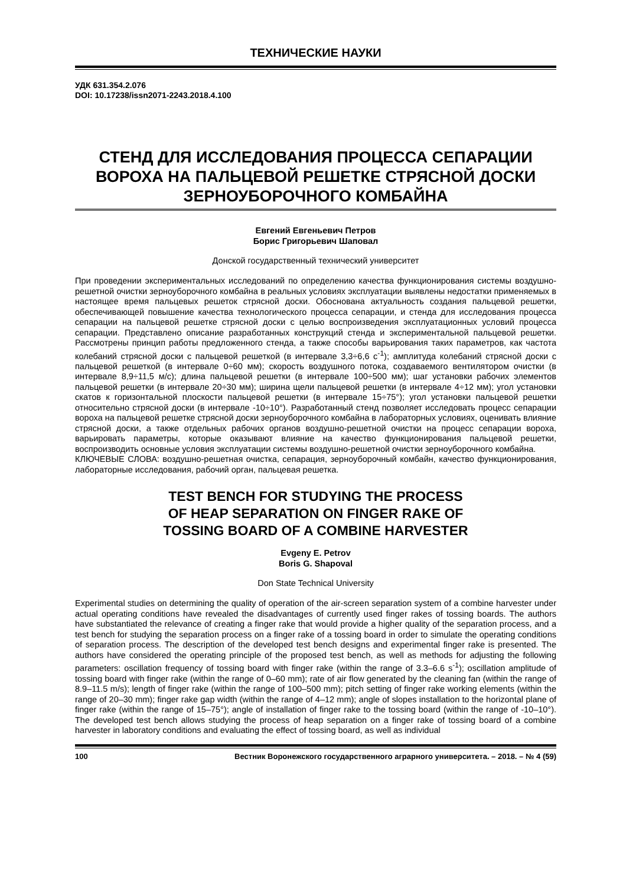ТЕХНИЧЕСКИЕ НАУКИ
УДК 631.354.2.076
DOI: 10.17238/issn2071-2243.2018.4.100
СТЕНД ДЛЯ ИССЛЕДОВАНИЯ ПРОЦЕССА СЕПАРАЦИИ ВОРОХА НА ПАЛЬЦЕВОЙ РЕШЕТКЕ СТРЯСНОЙ ДОСКИ ЗЕРНОУБОРОЧНОГО КОМБАЙНА
Евгений Евгеньевич Петров
Борис Григорьевич Шаповал
Донской государственный технический университет
При проведении экспериментальных исследований по определению качества функционирования системы воздушно-решетной очистки зерноуборочного комбайна в реальных условиях эксплуатации выявлены недостатки применяемых в настоящее время пальцевых решеток стрясной доски. Обоснована актуальность создания пальцевой решетки, обеспечивающей повышение качества технологического процесса сепарации, и стенда для исследования процесса сепарации на пальцевой решетке стрясной доски с целью воспроизведения эксплуатационных условий процесса сепарации. Представлено описание разработанных конструкций стенда и экспериментальной пальцевой решетки. Рассмотрены принцип работы предложенного стенда, а также способы варьирования таких параметров, как частота колебаний стрясной доски с пальцевой решеткой (в интервале 3,3÷6,6 с<sup>-1</sup>); амплитуда колебаний стрясной доски с пальцевой решеткой (в интервале 0÷60 мм); скорость воздушного потока, создаваемого вентилятором очистки (в интервале 8,9÷11,5 м/с); длина пальцевой решетки (в интервале 100÷500 мм); шаг установки рабочих элементов пальцевой решетки (в интервале 20÷30 мм); ширина щели пальцевой решетки (в интервале 4÷12 мм); угол установки скатов к горизонтальной плоскости пальцевой решетки (в интервале 15÷75°); угол установки пальцевой решетки относительно стрясной доски (в интервале -10÷10°). Разработанный стенд позволяет исследовать процесс сепарации вороха на пальцевой решетке стрясной доски зерноуборочного комбайна в лабораторных условиях, оценивать влияние стрясной доски, а также отдельных рабочих органов воздушно-решетной очистки на процесс сепарации вороха, варьировать параметры, которые оказывают влияние на качество функционирования пальцевой решетки, воспроизводить основные условия эксплуатации системы воздушно-решетной очистки зерноуборочного комбайна.
КЛЮЧЕВЫЕ СЛОВА: воздушно-решетная очистка, сепарация, зерноуборочный комбайн, качество функционирования, лабораторные исследования, рабочий орган, пальцевая решетка.
TEST BENCH FOR STUDYING THE PROCESS
OF HEAP SEPARATION ON FINGER RAKE OF
TOSSING BOARD OF A COMBINE HARVESTER
Evgeny E. Petrov
Boris G. Shapoval
Don State Technical University
Experimental studies on determining the quality of operation of the air-screen separation system of a combine harvester under actual operating conditions have revealed the disadvantages of currently used finger rakes of tossing boards. The authors have substantiated the relevance of creating a finger rake that would provide a higher quality of the separation process, and a test bench for studying the separation process on a finger rake of a tossing board in order to simulate the operating conditions of separation process. The description of the developed test bench designs and experimental finger rake is presented. The authors have considered the operating principle of the proposed test bench, as well as methods for adjusting the following parameters: oscillation frequency of tossing board with finger rake (within the range of 3.3–6.6 s<sup>-1</sup>); oscillation amplitude of tossing board with finger rake (within the range of 0–60 mm); rate of air flow generated by the cleaning fan (within the range of 8.9–11.5 m/s); length of finger rake (within the range of 100–500 mm); pitch setting of finger rake working elements (within the range of 20–30 mm); finger rake gap width (within the range of 4–12 mm); angle of slopes installation to the horizontal plane of finger rake (within the range of 15–75°); angle of installation of finger rake to the tossing board (within the range of -10–10°). The developed test bench allows studying the process of heap separation on a finger rake of tossing board of a combine harvester in laboratory conditions and evaluating the effect of tossing board, as well as individual
100 Вестник Воронежского государственного аграрного университета. – 2018. – № 4 (59)